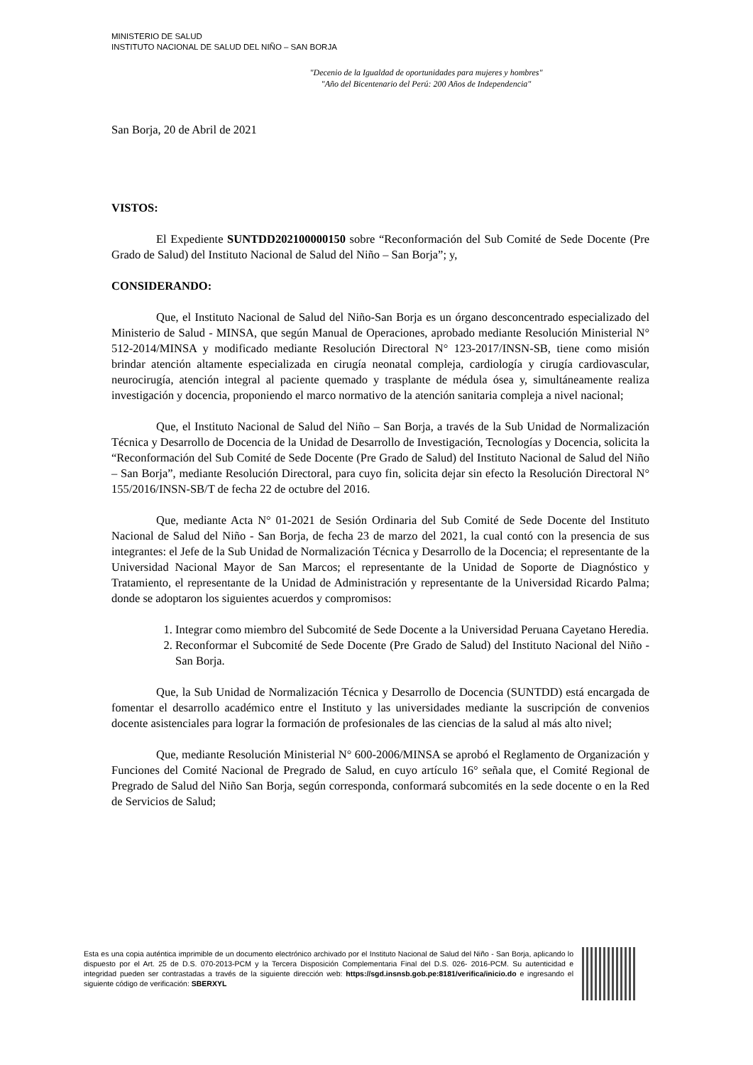MINISTERIO DE SALUD
INSTITUTO NACIONAL DE SALUD DEL NIÑO – SAN BORJA
"Decenio de la Igualdad de oportunidades para mujeres y hombres"
"Año del Bicentenario del Perú: 200 Años de Independencia"
San Borja, 20 de Abril de 2021
VISTOS:
El Expediente SUNTDD202100000150 sobre “Reconformación del Sub Comité de Sede Docente (Pre Grado de Salud) del Instituto Nacional de Salud del Niño – San Borja”; y,
CONSIDERANDO:
Que, el Instituto Nacional de Salud del Niño-San Borja es un órgano desconcentrado especializado del Ministerio de Salud - MINSA, que según Manual de Operaciones, aprobado mediante Resolución Ministerial N° 512-2014/MINSA y modificado mediante Resolución Directoral N° 123-2017/INSN-SB, tiene como misión brindar atención altamente especializada en cirugía neonatal compleja, cardiología y cirugía cardiovascular, neurocirugía, atención integral al paciente quemado y trasplante de médula ósea y, simultáneamente realiza investigación y docencia, proponiendo el marco normativo de la atención sanitaria compleja a nivel nacional;
Que, el Instituto Nacional de Salud del Niño – San Borja, a través de la Sub Unidad de Normalización Técnica y Desarrollo de Docencia de la Unidad de Desarrollo de Investigación, Tecnologías y Docencia, solicita la “Reconformación del Sub Comité de Sede Docente (Pre Grado de Salud) del Instituto Nacional de Salud del Niño – San Borja”, mediante Resolución Directoral, para cuyo fin, solicita dejar sin efecto la Resolución Directoral N° 155/2016/INSN-SB/T de fecha 22 de octubre del 2016.
Que, mediante Acta N° 01-2021 de Sesión Ordinaria del Sub Comité de Sede Docente del Instituto Nacional de Salud del Niño - San Borja, de fecha 23 de marzo del 2021, la cual contó con la presencia de sus integrantes: el Jefe de la Sub Unidad de Normalización Técnica y Desarrollo de la Docencia; el representante de la Universidad Nacional Mayor de San Marcos; el representante de la Unidad de Soporte de Diagnóstico y Tratamiento, el representante de la Unidad de Administración y representante de la Universidad Ricardo Palma; donde se adoptaron los siguientes acuerdos y compromisos:
1. Integrar como miembro del Subcomité de Sede Docente a la Universidad Peruana Cayetano Heredia.
2. Reconformar el Subcomité de Sede Docente (Pre Grado de Salud) del Instituto Nacional del Niño - San Borja.
Que, la Sub Unidad de Normalización Técnica y Desarrollo de Docencia (SUNTDD) está encargada de fomentar el desarrollo académico entre el Instituto y las universidades mediante la suscripción de convenios docente asistenciales para lograr la formación de profesionales de las ciencias de la salud al más alto nivel;
Que, mediante Resolución Ministerial N° 600-2006/MINSA se aprobó el Reglamento de Organización y Funciones del Comité Nacional de Pregrado de Salud, en cuyo artículo 16° señala que, el Comité Regional de Pregrado de Salud del Niño San Borja, según corresponda, conformará subcomités en la sede docente o en la Red de Servicios de Salud;
Esta es una copia auténtica imprimible de un documento electrónico archivado por el Instituto Nacional de Salud del Niño - San Borja, aplicando lo dispuesto por el Art. 25 de D.S. 070-2013-PCM y la Tercera Disposición Complementaria Final del D.S. 026- 2016-PCM. Su autenticidad e integridad pueden ser contrastadas a través de la siguiente dirección web: https://sgd.insnsb.gob.pe:8181/verifica/inicio.do e ingresando el siguiente código de verificación: SBERXYL